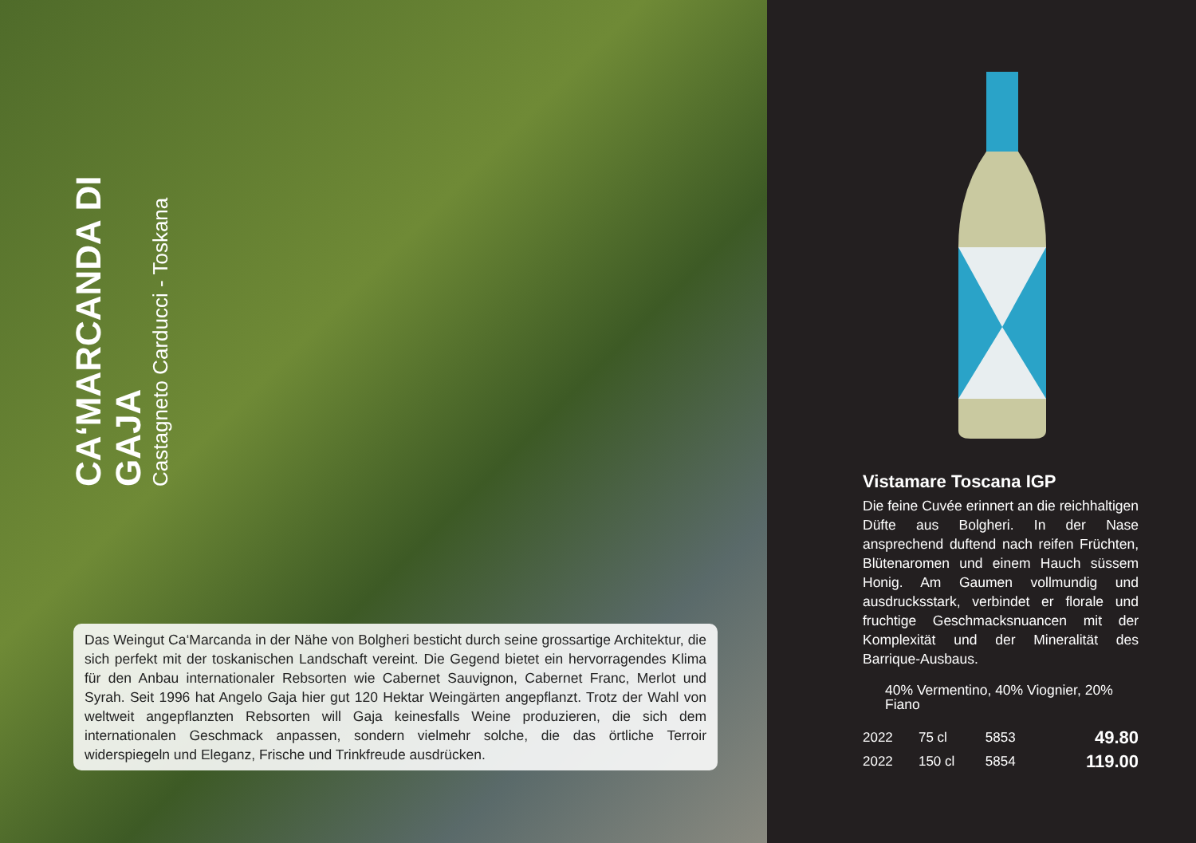CA‘MARCANDA DI GAJA
Castagneto Carducci - Toskana
Das Weingut Ca‘Marcanda in der Nähe von Bolgheri besticht durch seine grossartige Architektur, die sich perfekt mit der toskanischen Landschaft vereint. Die Gegend bietet ein hervorragendes Klima für den Anbau internationaler Rebsorten wie Cabernet Sauvignon, Cabernet Franc, Merlot und Syrah. Seit 1996 hat Angelo Gaja hier gut 120 Hektar Weingärten angepflanzt. Trotz der Wahl von weltweit angepflanzten Rebsorten will Gaja keinesfalls Weine produzieren, die sich dem internationalen Geschmack anpassen, sondern vielmehr solche, die das örtliche Terroir widerspiegeln und Eleganz, Frische und Trinkfreude ausdrücken.
Vistamare Toscana IGP
Die feine Cuvée erinnert an die reichhaltigen Düfte aus Bolgheri. In der Nase ansprechend duftend nach reifen Früchten, Blütenaromen und einem Hauch süssem Honig. Am Gaumen vollmundig und ausdrucksstark, verbindet er florale und fruchtige Geschmacksnuancen mit der Komplexität und der Mineralität des Barrique-Ausbaus.
40% Vermentino, 40% Viognier, 20% Fiano
| 2022 | 75 cl | 5853 | 49.80 |
| 2022 | 150 cl | 5854 | 119.00 |